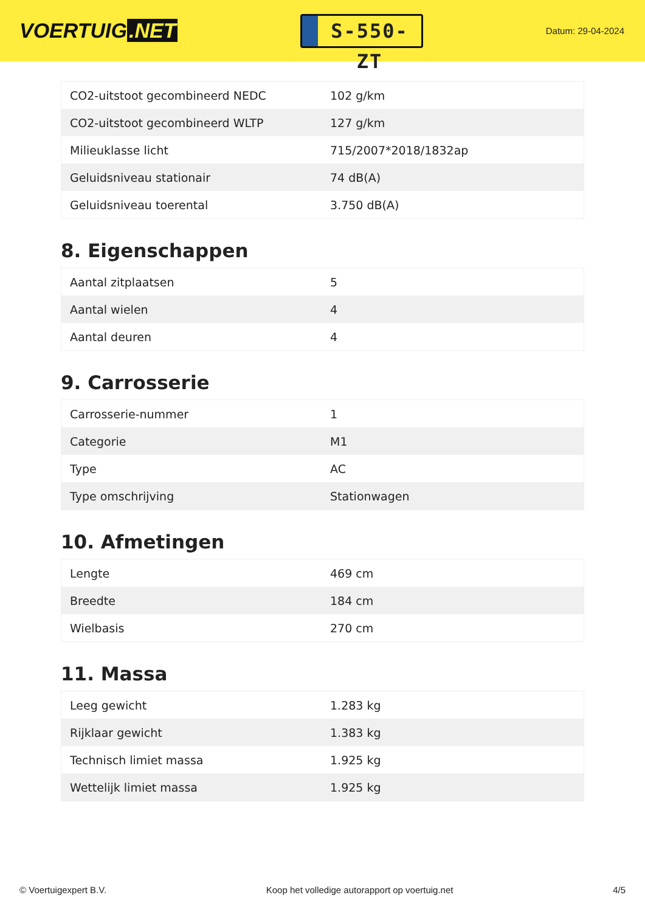VOERTUIG.NET
S-550-ZT
Datum: 29-04-2024
| CO2-uitstoot gecombineerd NEDC | 102 g/km |
| CO2-uitstoot gecombineerd WLTP | 127 g/km |
| Milieuklasse licht | 715/2007*2018/1832ap |
| Geluidsniveau stationair | 74 dB(A) |
| Geluidsniveau toerental | 3.750 dB(A) |
8. Eigenschappen
| Aantal zitplaatsen | 5 |
| Aantal wielen | 4 |
| Aantal deuren | 4 |
9. Carrosserie
| Carrosserie-nummer | 1 |
| Categorie | M1 |
| Type | AC |
| Type omschrijving | Stationwagen |
10. Afmetingen
| Lengte | 469 cm |
| Breedte | 184 cm |
| Wielbasis | 270 cm |
11. Massa
| Leeg gewicht | 1.283 kg |
| Rijklaar gewicht | 1.383 kg |
| Technisch limiet massa | 1.925 kg |
| Wettelijk limiet massa | 1.925 kg |
© Voertuigexpert B.V. Koop het volledige autorapport op voertuig.net 4/5